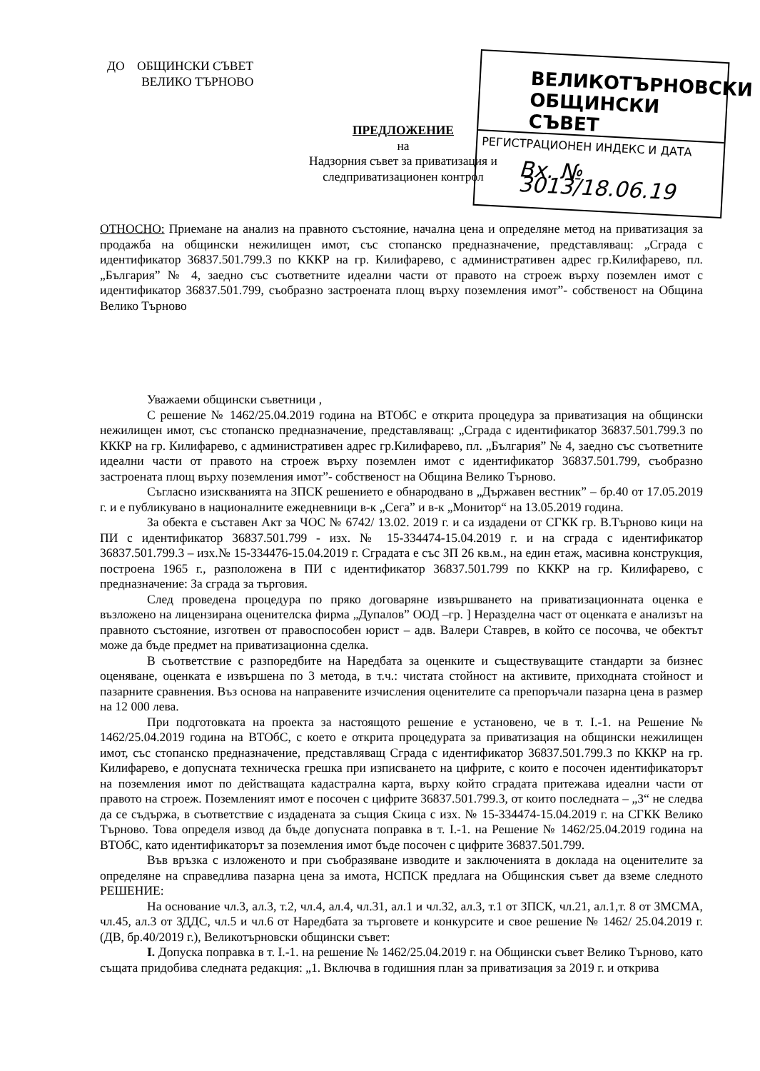ДО ОБЩИНСКИ СЪВЕТ
ВЕЛИКО ТЪРНОВО
ВЕЛИКОТЪРНОВСКИ
ОБЩИНСКИ СЪВЕТ
РЕГИСТРАЦИОНЕН ИНДЕКС И ДАТА
Вх. № 3013/18.06.19
ПРЕДЛОЖЕНИЕ
на
Надзорния съвет за приватизация и
следприватизационен контрол
ОТНОСНО: Приемане на анализ на правното състояние, начална цена и определяне метод на приватизация за продажба на общински нежилищен имот, със стопанско предназначение, представляващ: „Сграда с идентификатор 36837.501.799.3 по КККР на гр. Килифарево, с административен адрес гр.Килифарево, пл. „България” № 4, заедно със съответните идеални части от правото на строеж върху поземлен имот с идентификатор 36837.501.799, съобразно застроената площ върху поземления имот”- собственост на Община Велико Търново
Уважаеми общински съветници ,
С решение № 1462/25.04.2019 година на ВТОбС е открита процедура за приватизация на общински нежилищен имот, със стопанско предназначение, представляващ: „Сграда с идентификатор 36837.501.799.3 по КККР на гр. Килифарево, с административен адрес гр.Килифарево, пл. „България” № 4, заедно със съответните идеални части от правото на строеж върху поземлен имот с идентификатор 36837.501.799, съобразно застроената площ върху поземления имот”- собственост на Община Велико Търново.
Съгласно изискванията на ЗПСК решението е обнародвано в „Държавен вестник” – бр.40 от 17.05.2019 г. и е публикувано в националните ежедневници в-к „Сега” и в-к „Монитор“ на 13.05.2019 година.
За обекта е съставен Акт за ЧОС № 6742/ 13.02. 2019 г. и са издадени от СГКК гр. В.Търново кици на ПИ с идентификатор 36837.501.799 - изх. № 15-334474-15.04.2019 г. и на сграда с идентификатор 36837.501.799.3 – изх.№ 15-334476-15.04.2019 г. Сградата е със ЗП 26 кв.м., на един етаж, масивна конструкция, построена 1965 г., разположена в ПИ с идентификатор 36837.501.799 по КККР на гр. Килифарево, с предназначение: За сграда за търговия.
След проведена процедура по пряко договаряне извършването на приватизационната оценка е възложено на лицензирана оценителска фирма „Дупалов” ООД –гр. ] Неразделна част от оценката е анализът на правното състояние, изготвен от правоспособен юрист – адв. Валери Ставрев, в който се посочва, че обектът може да бъде предмет на приватизационна сделка.
В съответствие с разпоредбите на Наредбата за оценките и съществуващите стандарти за бизнес оценяване, оценката е извършена по 3 метода, в т.ч.: чистата стойност на активите, приходната стойност и пазарните сравнения. Въз основа на направените изчисления оценителите са препоръчали пазарна цена в размер на 12 000 лева.
При подготовката на проекта за настоящото решение е установено, че в т. I.-1. на Решение № 1462/25.04.2019 година на ВТОбС, с което е открита процедурата за приватизация на общински нежилищен имот, със стопанско предназначение, представляващ Сграда с идентификатор 36837.501.799.3 по КККР на гр. Килифарево, е допусната техническа грешка при изписването на цифрите, с които е посочен идентификаторът на поземления имот по действащата кадастрална карта, върху който сградата притежава идеални части от правото на строеж. Поземленият имот е посочен с цифрите 36837.501.799.3, от които последната – „3“ не следва да се съдържа, в съответствие с издадената за същия Скица с изх. № 15-334474-15.04.2019 г. на СГКК Велико Търново. Това определя извод да бъде допусната поправка в т. I.-1. на Решение № 1462/25.04.2019 година на ВТОбС, като идентификаторът за поземления имот бъде посочен с цифрите 36837.501.799.
Във връзка с изложеното и при съобразяване изводите и заключенията в доклада на оценителите за определяне на справедлива пазарна цена за имота, НСПСК предлага на Общинския съвет да вземе следното РЕШЕНИЕ:
На основание чл.3, ал.3, т.2, чл.4, ал.4, чл.31, ал.1 и чл.32, ал.3, т.1 от ЗПСК, чл.21, ал.1,т. 8 от ЗМСМА, чл.45, ал.3 от ЗДДС, чл.5 и чл.6 от Наредбата за търговете и конкурсите и свое решение № 1462/ 25.04.2019 г. (ДВ, бр.40/2019 г.), Великотърновски общински съвет:
I. Допуска поправка в т. I.-1. на решение № 1462/25.04.2019 г. на Общински съвет Велико Търново, като същата придобива следната редакция: „1. Включва в годишния план за приватизация за 2019 г. и открива